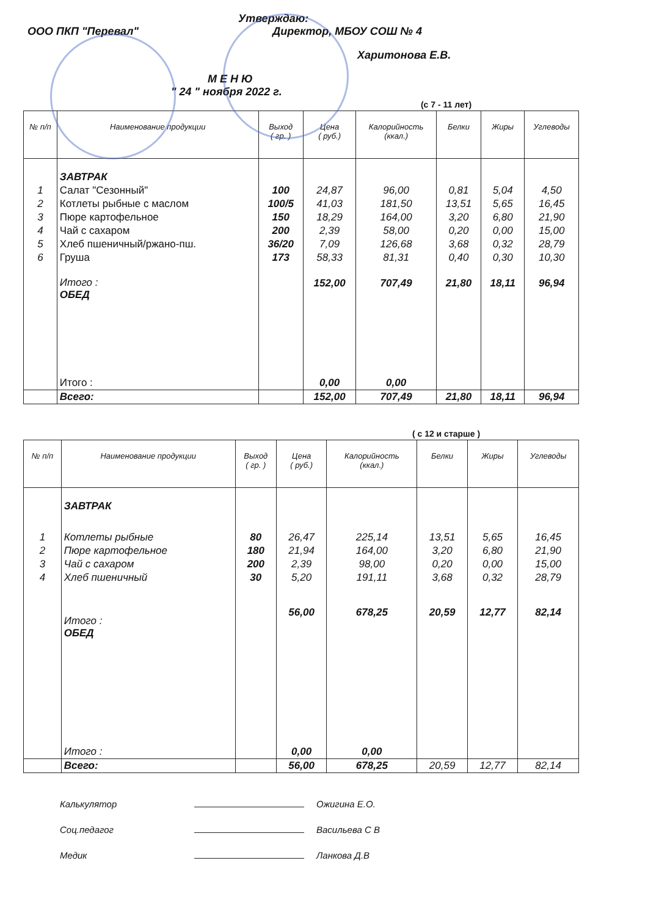Утверждаю:
ООО ПКП "Перевал" Директор, МБОУ СОШ № 4
Харитонова Е.В.
М Е Н Ю
" 24 " ноября 2022 г.
(с 7 - 11 лет)
| № п/п | Наименование продукции | Выход ( гр. ) | Цена ( руб.) | Калорийность (ккал.) | Белки | Жиры | Углеводы |
| --- | --- | --- | --- | --- | --- | --- | --- |
| | ЗАВТРАК | | | | | | |
| 1 | Салат "Сезонный" | 100 | 24,87 | 96,00 | 0,81 | 5,04 | 4,50 |
| 2 | Котлеты рыбные с маслом | 100/5 | 41,03 | 181,50 | 13,51 | 5,65 | 16,45 |
| 3 | Пюре картофельное | 150 | 18,29 | 164,00 | 3,20 | 6,80 | 21,90 |
| 4 | Чай с сахаром | 200 | 2,39 | 58,00 | 0,20 | 0,00 | 15,00 |
| 5 | Хлеб пшеничный/ржано-пш. | 36/20 | 7,09 | 126,68 | 3,68 | 0,32 | 28,79 |
| 6 | Груша | 173 | 58,33 | 81,31 | 0,40 | 0,30 | 10,30 |
| | Итого : ОБЕД | | 152,00 | 707,49 | 21,80 | 18,11 | 96,94 |
| | Итого : | | 0,00 | 0,00 | | | |
| | Всего: | | 152,00 | 707,49 | 21,80 | 18,11 | 96,94 |
( с 12 и старше )
| № п/п | Наименование продукции | Выход ( гр. ) | Цена ( руб.) | Калорийность (ккал.) | Белки | Жиры | Углеводы |
| --- | --- | --- | --- | --- | --- | --- | --- |
| | ЗАВТРАК | | | | | | |
| 1 | Котлеты рыбные | 80 | 26,47 | 225,14 | 13,51 | 5,65 | 16,45 |
| 2 | Пюре картофельное | 180 | 21,94 | 164,00 | 3,20 | 6,80 | 21,90 |
| 3 | Чай с сахаром | 200 | 2,39 | 98,00 | 0,20 | 0,00 | 15,00 |
| 4 | Хлеб пшеничный | 30 | 5,20 | 191,11 | 3,68 | 0,32 | 28,79 |
| | Итого : ОБЕД | | 56,00 | 678,25 | 20,59 | 12,77 | 82,14 |
| | Итого : | | 0,00 | 0,00 | | | |
| | Всего: | | 56,00 | 678,25 | 20,59 | 12,77 | 82,14 |
Калькулятор Ожигина Е.О.
Соц.педагог Васильева С В
Медик Ланкова Д.В